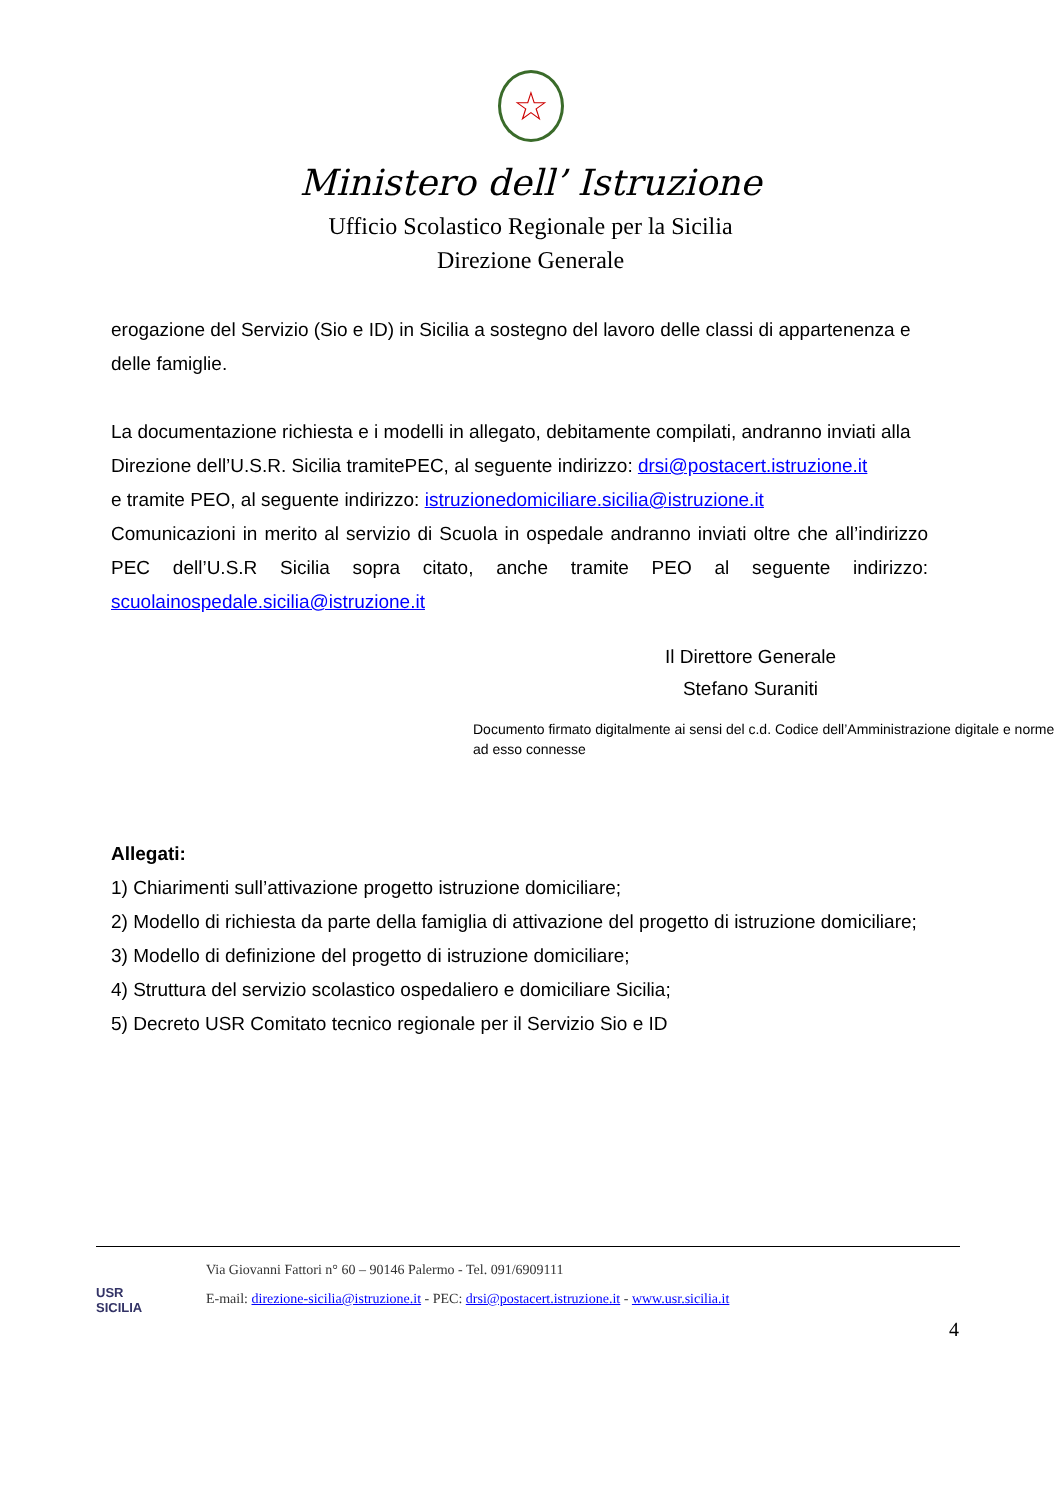☆
Ministero dell’ Istruzione
Ufficio Scolastico Regionale per la Sicilia
Direzione Generale
erogazione del Servizio (Sio e ID) in Sicilia a sostegno del lavoro delle classi di appartenenza e delle famiglie.
La documentazione richiesta e i modelli in allegato, debitamente compilati, andranno inviati alla Direzione dell’U.S.R. Sicilia tramitePEC, al seguente indirizzo: drsi@postacert.istruzione.it
e tramite PEO, al seguente indirizzo: istruzionedomiciliare.sicilia@istruzione.it
Comunicazioni in merito al servizio di Scuola in ospedale andranno inviati oltre che all’indirizzo PEC dell’U.S.R Sicilia sopra citato, anche tramite PEO al seguente indirizzo:
scuolainospedale.sicilia@istruzione.it
Il Direttore Generale
Stefano Suraniti
Documento firmato digitalmente ai sensi del c.d. Codice dell’Amministrazione digitale e norme ad esso connesse
Allegati:
1) Chiarimenti sull’attivazione progetto istruzione domiciliare;
2) Modello di richiesta da parte della famiglia di attivazione del progetto di istruzione domiciliare;
3) Modello di definizione del progetto di istruzione domiciliare;
4) Struttura del servizio scolastico ospedaliero e domiciliare Sicilia;
5) Decreto USR Comitato tecnico regionale per il Servizio Sio e ID
USR
SICILIA
Via Giovanni Fattori n° 60 – 90146 Palermo - Tel. 091/6909111
E-mail: direzione-sicilia@istruzione.it - PEC: drsi@postacert.istruzione.it - www.usr.sicilia.it
4